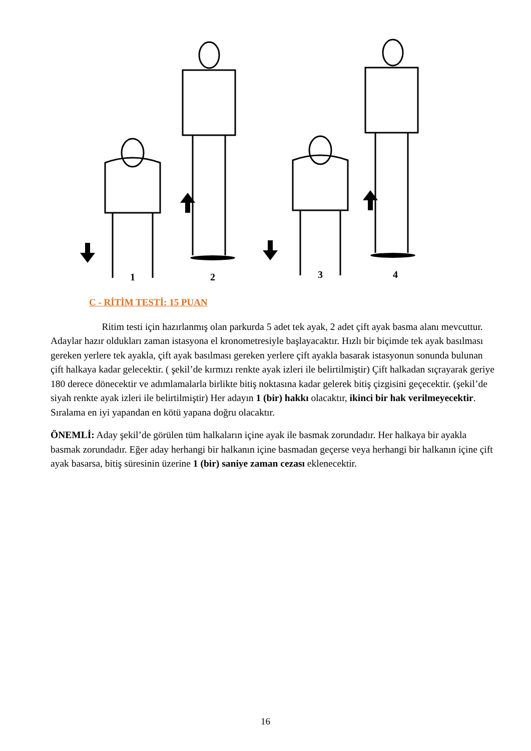1
2
3
4
C - RİTİM TESTİ: 15 PUAN
Ritim testi için hazırlanmış olan parkurda 5 adet tek ayak, 2 adet çift ayak basma alanı mevcuttur. Adaylar hazır oldukları zaman istasyona el kronometresiyle başlayacaktır. Hızlı bir biçimde tek ayak basılması gereken yerlere tek ayakla, çift ayak basılması gereken yerlere çift ayakla basarak istasyonun sonunda bulunan çift halkaya kadar gelecektir. ( şekil’de kırmızı renkte ayak izleri ile belirtilmiştir) Çift halkadan sıçrayarak geriye 180 derece dönecektir ve adımlamalarla birlikte bitiş noktasına kadar gelerek bitiş çizgisini geçecektir. (şekil’de siyah renkte ayak izleri ile belirtilmiştir) Her adayın 1 (bir) hakkı olacaktır, ikinci bir hak verilmeyecektir. Sıralama en iyi yapandan en kötü yapana doğru olacaktır.
ÖNEMLİ: Aday şekil’de görülen tüm halkaların içine ayak ile basmak zorundadır. Her halkaya bir ayakla basmak zorundadır. Eğer aday herhangi bir halkanın içine basmadan geçerse veya herhangi bir halkanın içine çift ayak basarsa, bitiş süresinin üzerine 1 (bir) saniye zaman cezası eklenecektir.
16